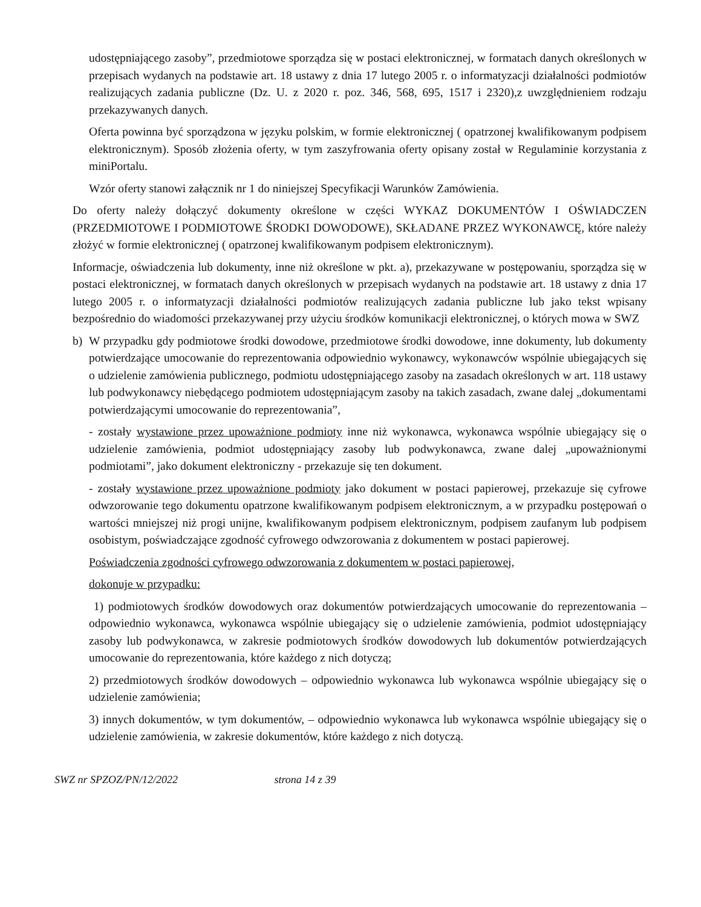udostępniającego zasoby”, przedmiotowe sporządza się w postaci elektronicznej, w formatach danych określonych w przepisach wydanych na podstawie art. 18 ustawy z dnia 17 lutego 2005 r. o informatyzacji działalności podmiotów realizujących zadania publiczne (Dz. U. z 2020 r. poz. 346, 568, 695, 1517 i 2320),z uwzględnieniem rodzaju przekazywanych danych.
Oferta powinna być sporządzona w języku polskim, w formie elektronicznej ( opatrzonej kwalifikowanym podpisem elektronicznym). Sposób złożenia oferty, w tym zaszyfrowania oferty opisany został w Regulaminie korzystania z miniPortalu.
Wzór oferty stanowi załącznik nr 1 do niniejszej Specyfikacji Warunków Zamówienia.
Do oferty należy dołączyć dokumenty określone w części WYKAZ DOKUMENTÓW I OŚWIADCZEN (PRZEDMIOTOWE I PODMIOTOWE ŚRODKI DOWODOWE), SKŁADANE PRZEZ WYKONAWCĘ, które należy złożyć w formie elektronicznej ( opatrzonej kwalifikowanym podpisem elektronicznym).
Informacje, oświadczenia lub dokumenty, inne niż określone w pkt. a), przekazywane w postępowaniu, sporządza się w postaci elektronicznej, w formatach danych określonych w przepisach wydanych na podstawie art. 18 ustawy z dnia 17 lutego 2005 r. o informatyzacji działalności podmiotów realizujących zadania publiczne lub jako tekst wpisany bezpośrednio do wiadomości przekazywanej przy użyciu środków komunikacji elektronicznej, o których mowa w SWZ
b) W przypadku gdy podmiotowe środki dowodowe, przedmiotowe środki dowodowe, inne dokumenty, lub dokumenty potwierdzające umocowanie do reprezentowania odpowiednio wykonawcy, wykonawców wspólnie ubiegających się o udzielenie zamówienia publicznego, podmiotu udostępniającego zasoby na zasadach określonych w art. 118 ustawy lub podwykonawcy niebędącego podmiotem udostępniającym zasoby na takich zasadach, zwane dalej „dokumentami potwierdzającymi umocowanie do reprezentowania”,
- zostały wystawione przez upoważnione podmioty inne niż wykonawca, wykonawca wspólnie ubiegający się o udzielenie zamówienia, podmiot udostępniający zasoby lub podwykonawca, zwane dalej „upoważnionymi podmiotami”, jako dokument elektroniczny - przekazuje się ten dokument.
- zostały wystawione przez upoważnione podmioty jako dokument w postaci papierowej, przekazuje się cyfrowe odwzorowanie tego dokumentu opatrzone kwalifikowanym podpisem elektronicznym, a w przypadku postępowań o wartości mniejszej niż progi unijne, kwalifikowanym podpisem elektronicznym, podpisem zaufanym lub podpisem osobistym, poświadczające zgodność cyfrowego odwzorowania z dokumentem w postaci papierowej.
Poświadczenia zgodności cyfrowego odwzorowania z dokumentem w postaci papierowej,
dokonuje w przypadku:
1) podmiotowych środków dowodowych oraz dokumentów potwierdzających umocowanie do reprezentowania – odpowiednio wykonawca, wykonawca wspólnie ubiegający się o udzielenie zamówienia, podmiot udostępniający zasoby lub podwykonawca, w zakresie podmiotowych środków dowodowych lub dokumentów potwierdzających umocowanie do reprezentowania, które każdego z nich dotyczą;
2) przedmiotowych środków dowodowych – odpowiednio wykonawca lub wykonawca wspólnie ubiegający się o udzielenie zamówienia;
3) innych dokumentów, w tym dokumentów, – odpowiednio wykonawca lub wykonawca wspólnie ubiegający się o udzielenie zamówienia, w zakresie dokumentów, które każdego z nich dotyczą.
SWZ nr SPZOZ/PN/12/2022 strona 14 z 39